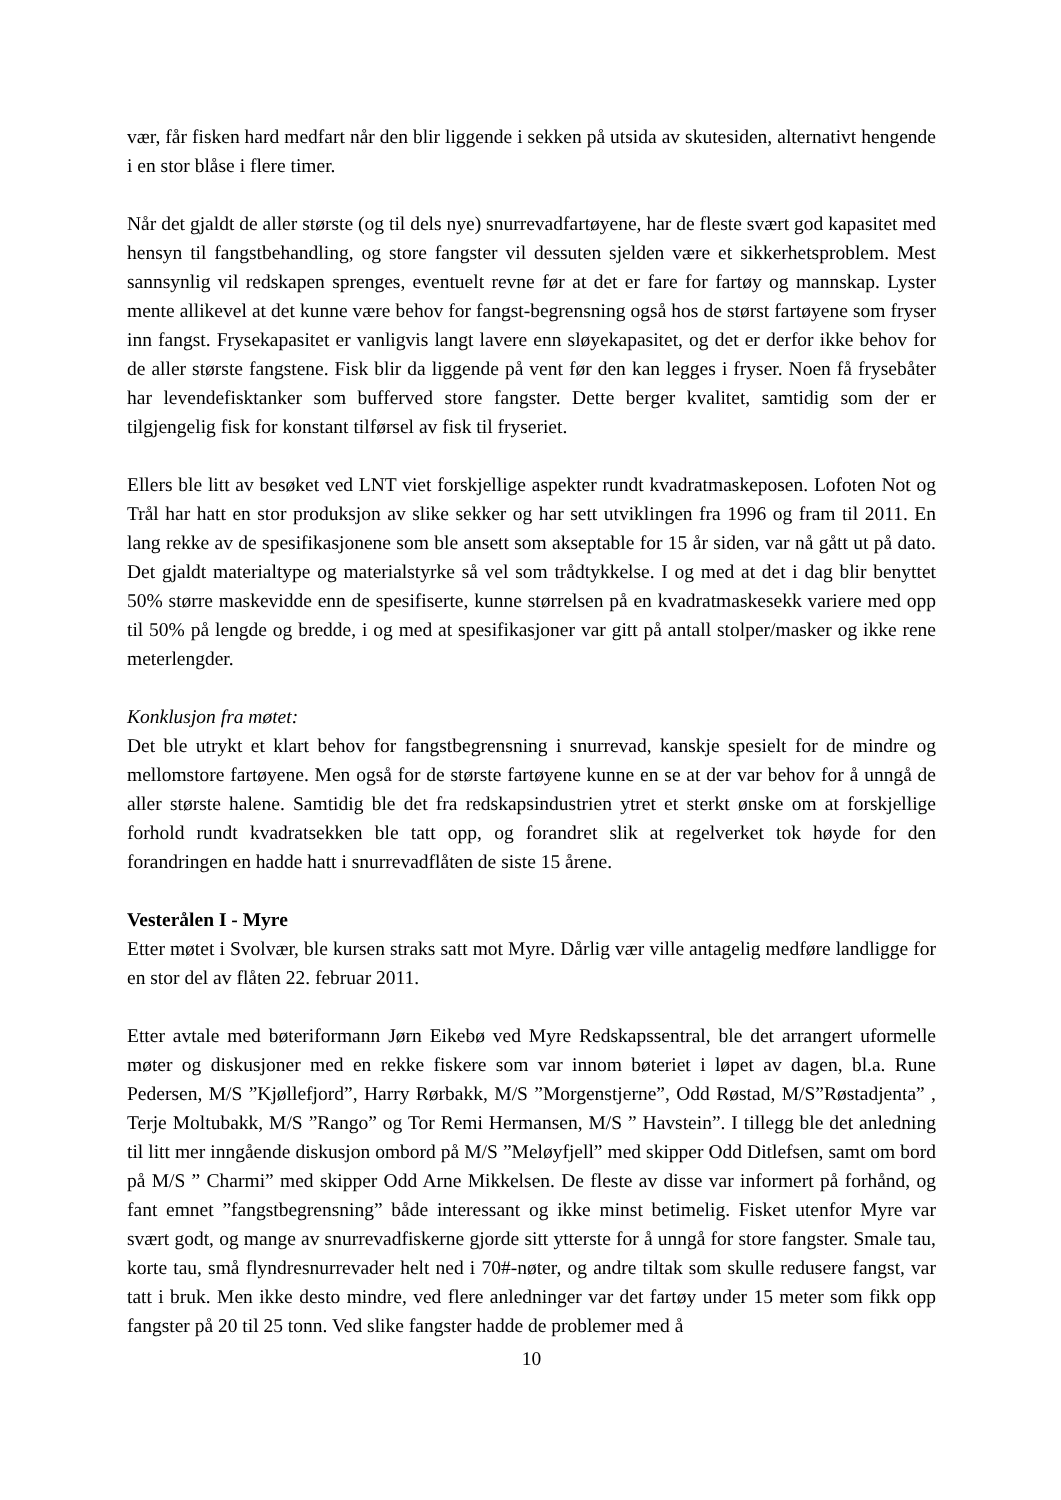vær, får fisken hard medfart når den blir liggende i sekken på utsida av skutesiden, alternativt hengende i en stor blåse i flere timer.
Når det gjaldt de aller største (og til dels nye) snurrevadfartøyene, har de fleste svært god kapasitet med hensyn til fangstbehandling, og store fangster vil dessuten sjelden være et sikkerhetsproblem. Mest sannsynlig vil redskapen sprenges, eventuelt revne før at det er fare for fartøy og mannskap. Lyster mente allikevel at det kunne være behov for fangst-begrensning også hos de størst fartøyene som fryser inn fangst. Frysekapasitet er vanligvis langt lavere enn sløyekapasitet, og det er derfor ikke behov for de aller største fangstene. Fisk blir da liggende på vent før den kan legges i fryser. Noen få frysebåter har levendefisktanker som bufferved store fangster. Dette berger kvalitet, samtidig som der er tilgjengelig fisk for konstant tilførsel av fisk til fryseriet.
Ellers ble litt av besøket ved LNT viet forskjellige aspekter rundt kvadratmaskeposen. Lofoten Not og Trål har hatt en stor produksjon av slike sekker og har sett utviklingen fra 1996 og fram til 2011. En lang rekke av de spesifikasjonene som ble ansett som akseptable for 15 år siden, var nå gått ut på dato. Det gjaldt materialtype og materialstyrke så vel som trådtykkelse. I og med at det i dag blir benyttet 50% større maskevidde enn de spesifiserte, kunne størrelsen på en kvadratmaskesekk variere med opp til 50% på lengde og bredde, i og med at spesifikasjoner var gitt på antall stolper/masker og ikke rene meterlengder.
Konklusjon fra møtet:
Det ble utrykt et klart behov for fangstbegrensning i snurrevad, kanskje spesielt for de mindre og mellomstore fartøyene. Men også for de største fartøyene kunne en se at der var behov for å unngå de aller største halene. Samtidig ble det fra redskapsindustrien ytret et sterkt ønske om at forskjellige forhold rundt kvadratsekken ble tatt opp, og forandret slik at regelverket tok høyde for den forandringen en hadde hatt i snurrevadflåten de siste 15 årene.
Vesterålen I - Myre
Etter møtet i Svolvær, ble kursen straks satt mot Myre. Dårlig vær ville antagelig medføre landligge for en stor del av flåten 22. februar 2011.
Etter avtale med bøteriformann Jørn Eikebø ved Myre Redskapssentral, ble det arrangert uformelle møter og diskusjoner med en rekke fiskere som var innom bøteriet i løpet av dagen, bl.a. Rune Pedersen, M/S ”Kjøllefjord”, Harry Rørbakk, M/S ”Morgenstjerne”, Odd Røstad, M/S”Røstadjenta” , Terje Moltubakk, M/S ”Rango” og Tor Remi Hermansen, M/S ” Havstein”. I tillegg ble det anledning til litt mer inngående diskusjon ombord på M/S ”Meløyfjell” med skipper Odd Ditlefsen, samt om bord på M/S ” Charmi” med skipper Odd Arne Mikkelsen. De fleste av disse var informert på forhånd, og fant emnet ”fangstbegrensning” både interessant og ikke minst betimelig. Fisket utenfor Myre var svært godt, og mange av snurrevadfiskerne gjorde sitt ytterste for å unngå for store fangster. Smale tau, korte tau, små flyndresnurrevader helt ned i 70#-nøter, og andre tiltak som skulle redusere fangst, var tatt i bruk. Men ikke desto mindre, ved flere anledninger var det fartøy under 15 meter som fikk opp fangster på 20 til 25 tonn. Ved slike fangster hadde de problemer med å
10